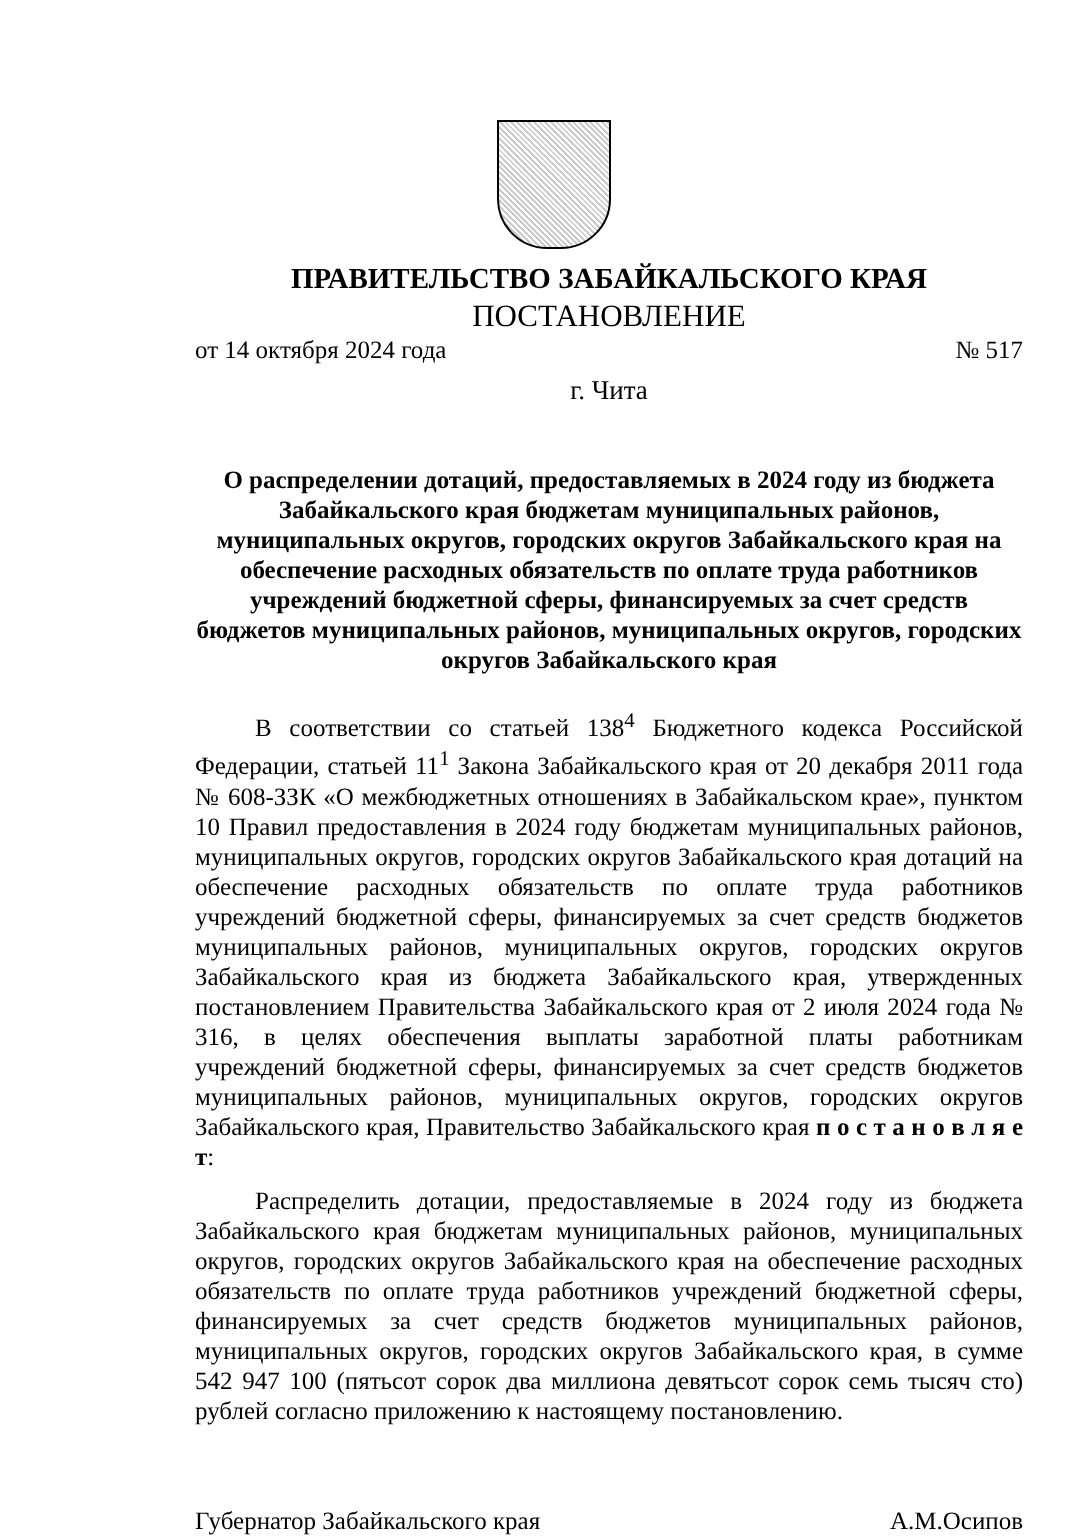ПРАВИТЕЛЬСТВО ЗАБАЙКАЛЬСКОГО КРАЯ
ПОСТАНОВЛЕНИЕ
от 14 октября 2024 года № 517
г. Чита
О распределении дотаций, предоставляемых в 2024 году из бюджета Забайкальского края бюджетам муниципальных районов, муниципальных округов, городских округов Забайкальского края на обеспечение расходных обязательств по оплате труда работников учреждений бюджетной сферы, финансируемых за счет средств бюджетов муниципальных районов, муниципальных округов, городских округов Забайкальского края
В соответствии со статьей 138<sup>4</sup> Бюджетного кодекса Российской Федерации, статьей 11<sup>1</sup> Закона Забайкальского края от 20 декабря 2011 года № 608-ЗЗК «О межбюджетных отношениях в Забайкальском крае», пунктом 10 Правил предоставления в 2024 году бюджетам муниципальных районов, муниципальных округов, городских округов Забайкальского края дотаций на обеспечение расходных обязательств по оплате труда работников учреждений бюджетной сферы, финансируемых за счет средств бюджетов муниципальных районов, муниципальных округов, городских округов Забайкальского края из бюджета Забайкальского края, утвержденных постановлением Правительства Забайкальского края от 2 июля 2024 года № 316, в целях обеспечения выплаты заработной платы работникам учреждений бюджетной сферы, финансируемых за счет средств бюджетов муниципальных районов, муниципальных округов, городских округов Забайкальского края, Правительство Забайкальского края п о с т а н о в л я е т:
Распределить дотации, предоставляемые в 2024 году из бюджета Забайкальского края бюджетам муниципальных районов, муниципальных округов, городских округов Забайкальского края на обеспечение расходных обязательств по оплате труда работников учреждений бюджетной сферы, финансируемых за счет средств бюджетов муниципальных районов, муниципальных округов, городских округов Забайкальского края, в сумме 542 947 100 (пятьсот сорок два миллиона девятьсот сорок семь тысяч сто) рублей согласно приложению к настоящему постановлению.
Губернатор Забайкальского края А.М.Осипов